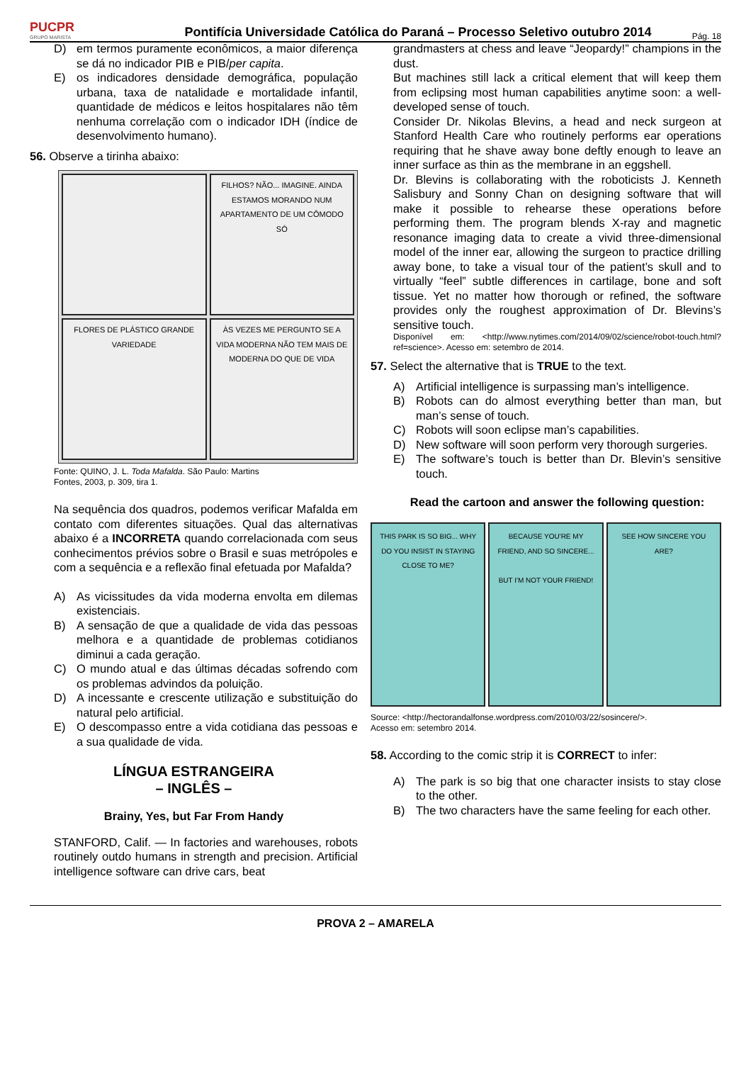PUCPR
GRUPO MARISTA
Pontifícia Universidade Católica do Paraná – Processo Seletivo outubro 2014
Pág. 18
D) em termos puramente econômicos, a maior diferença se dá no indicador PIB e PIB/per capita.
E) os indicadores densidade demográfica, população urbana, taxa de natalidade e mortalidade infantil, quantidade de médicos e leitos hospitalares não têm nenhuma correlação com o indicador IDH (índice de desenvolvimento humano).
56. Observe a tirinha abaixo:
FILHOS? NÃO... IMAGINE. AINDA ESTAMOS MORANDO NUM APARTAMENTO DE UM CÔMODO SÓ
FLORES DE PLÁSTICO GRANDE VARIEDADE
ÀS VEZES ME PERGUNTO SE A VIDA MODERNA NÃO TEM MAIS DE MODERNA DO QUE DE VIDA
Fonte: QUINO, J. L. Toda Mafalda. São Paulo: Martins
Fontes, 2003, p. 309, tira 1.
Na sequência dos quadros, podemos verificar Mafalda em contato com diferentes situações. Qual das alternativas abaixo é a INCORRETA quando correlacionada com seus conhecimentos prévios sobre o Brasil e suas metrópoles e com a sequência e a reflexão final efetuada por Mafalda?
A) As vicissitudes da vida moderna envolta em dilemas existenciais.
B) A sensação de que a qualidade de vida das pessoas melhora e a quantidade de problemas cotidianos diminui a cada geração.
C) O mundo atual e das últimas décadas sofrendo com os problemas advindos da poluição.
D) A incessante e crescente utilização e substituição do natural pelo artificial.
E) O descompasso entre a vida cotidiana das pessoas e a sua qualidade de vida.
LÍNGUA ESTRANGEIRA
– INGLÊS –
Brainy, Yes, but Far From Handy
STANFORD, Calif. — In factories and warehouses, robots routinely outdo humans in strength and precision. Artificial intelligence software can drive cars, beat
grandmasters at chess and leave “Jeopardy!” champions in the dust.
But machines still lack a critical element that will keep them from eclipsing most human capabilities anytime soon: a well-developed sense of touch.
Consider Dr. Nikolas Blevins, a head and neck surgeon at Stanford Health Care who routinely performs ear operations requiring that he shave away bone deftly enough to leave an inner surface as thin as the membrane in an eggshell.
Dr. Blevins is collaborating with the roboticists J. Kenneth Salisbury and Sonny Chan on designing software that will make it possible to rehearse these operations before performing them. The program blends X-ray and magnetic resonance imaging data to create a vivid three-dimensional model of the inner ear, allowing the surgeon to practice drilling away bone, to take a visual tour of the patient’s skull and to virtually “feel” subtle differences in cartilage, bone and soft tissue. Yet no matter how thorough or refined, the software provides only the roughest approximation of Dr. Blevins’s sensitive touch.
Disponível em: <http://www.nytimes.com/2014/09/02/science/robot-touch.html?ref=science>. Acesso em: setembro de 2014.
57. Select the alternative that is TRUE to the text.
A) Artificial intelligence is surpassing man’s intelligence.
B) Robots can do almost everything better than man, but man’s sense of touch.
C) Robots will soon eclipse man’s capabilities.
D) New software will soon perform very thorough surgeries.
E) The software’s touch is better than Dr. Blevin’s sensitive touch.
Read the cartoon and answer the following question:
THIS PARK IS SO BIG... WHY DO YOU INSIST IN STAYING CLOSE TO ME?
BECAUSE YOU'RE MY FRIEND, AND SO SINCERE...
BUT I'M NOT YOUR FRIEND!
SEE HOW SINCERE YOU ARE?
Source: <http://hectorandalfonse.wordpress.com/2010/03/22/sosincere/>.
Acesso em: setembro 2014.
58. According to the comic strip it is CORRECT to infer:
A) The park is so big that one character insists to stay close to the other.
B) The two characters have the same feeling for each other.
PROVA 2 – AMARELA